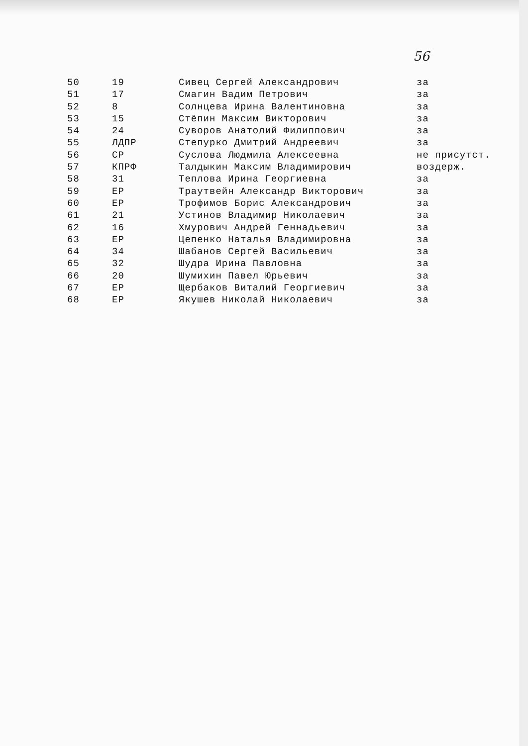56
| 50 | 19 | Сивец Сергей Александрович | за |
| 51 | 17 | Смагин Вадим Петрович | за |
| 52 | 8 | Солнцева Ирина Валентиновна | за |
| 53 | 15 | Стёпин Максим Викторович | за |
| 54 | 24 | Суворов Анатолий Филиппович | за |
| 55 | ЛДПР | Степурко Дмитрий Андреевич | за |
| 56 | СР | Суслова Людмила Алексеевна | не присутст. |
| 57 | КПРФ | Талдыкин Максим Владимирович | воздерж. |
| 58 | 31 | Теплова Ирина Георгиевна | за |
| 59 | ЕР | Траутвейн Александр Викторович | за |
| 60 | ЕР | Трофимов Борис Александрович | за |
| 61 | 21 | Устинов Владимир Николаевич | за |
| 62 | 16 | Хмурович Андрей Геннадьевич | за |
| 63 | ЕР | Цепенко Наталья Владимировна | за |
| 64 | 34 | Шабанов Сергей Васильевич | за |
| 65 | 32 | Шудра Ирина Павловна | за |
| 66 | 20 | Шумихин Павел Юрьевич | за |
| 67 | ЕР | Щербаков Виталий Георгиевич | за |
| 68 | ЕР | Якушев Николай Николаевич | за |